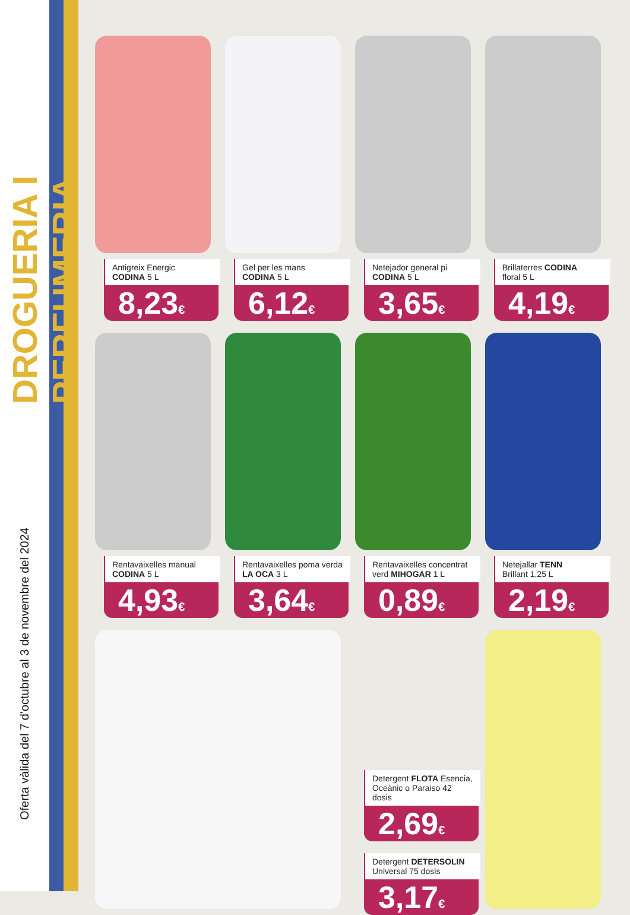DROGUERIA I PERFUMERIA
Oferta vàlida del 7 d'octubre al 3 de novembre del 2024
Antigreix Energic
CODINA 5 L
8,23€
Gel per les mans
CODINA 5 L
6,12€
Netejador general pi
CODINA 5 L
3,65€
Brillaterres CODINA
floral 5 L
4,19€
Rentavaixelles manual
CODINA 5 L
4,93€
Rentavaixelles poma verda LA OCA 3 L
3,64€
Rentavaixelles concentrat verd MIHOGAR 1 L
0,89€
Netejallar TENN
Brillant 1,25 L
2,19€
Detergent FLOTA Esencia, Oceànic o Paraiso 42 dosis
2,69€
Detergent DETERSOLIN Universal 75 dosis
3,17€